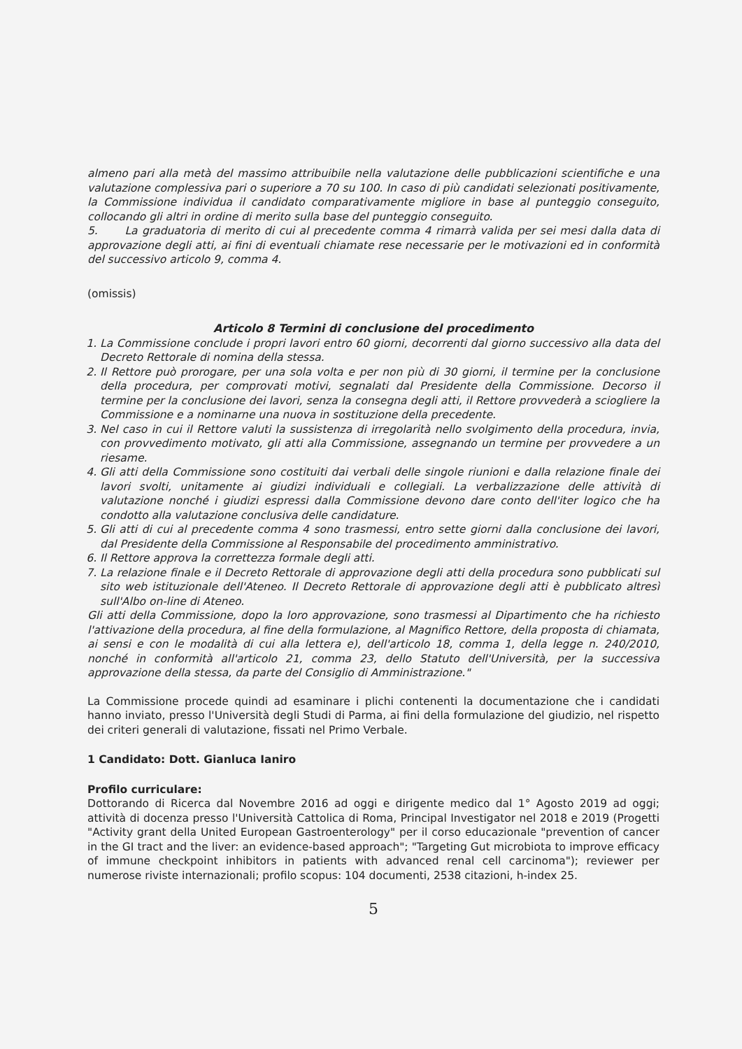almeno pari alla metà del massimo attribuibile nella valutazione delle pubblicazioni scientifiche e una valutazione complessiva pari o superiore a 70 su 100. In caso di più candidati selezionati positivamente, la Commissione individua il candidato comparativamente migliore in base al punteggio conseguito, collocando gli altri in ordine di merito sulla base del punteggio conseguito.
5. La graduatoria di merito di cui al precedente comma 4 rimarrà valida per sei mesi dalla data di approvazione degli atti, ai fini di eventuali chiamate rese necessarie per le motivazioni ed in conformità del successivo articolo 9, comma 4.
(omissis)
Articolo 8 Termini di conclusione del procedimento
1. La Commissione conclude i propri lavori entro 60 giorni, decorrenti dal giorno successivo alla data del Decreto Rettorale di nomina della stessa.
2. Il Rettore può prorogare, per una sola volta e per non più di 30 giorni, il termine per la conclusione della procedura, per comprovati motivi, segnalati dal Presidente della Commissione. Decorso il termine per la conclusione dei lavori, senza la consegna degli atti, il Rettore provvederà a sciogliere la Commissione e a nominarne una nuova in sostituzione della precedente.
3. Nel caso in cui il Rettore valuti la sussistenza di irregolarità nello svolgimento della procedura, invia, con provvedimento motivato, gli atti alla Commissione, assegnando un termine per provvedere a un riesame.
4. Gli atti della Commissione sono costituiti dai verbali delle singole riunioni e dalla relazione finale dei lavori svolti, unitamente ai giudizi individuali e collegiali. La verbalizzazione delle attività di valutazione nonché i giudizi espressi dalla Commissione devono dare conto dell'iter logico che ha condotto alla valutazione conclusiva delle candidature.
5. Gli atti di cui al precedente comma 4 sono trasmessi, entro sette giorni dalla conclusione dei lavori, dal Presidente della Commissione al Responsabile del procedimento amministrativo.
6. Il Rettore approva la correttezza formale degli atti.
7. La relazione finale e il Decreto Rettorale di approvazione degli atti della procedura sono pubblicati sul sito web istituzionale dell'Ateneo. Il Decreto Rettorale di approvazione degli atti è pubblicato altresì sull'Albo on-line di Ateneo.
Gli atti della Commissione, dopo la loro approvazione, sono trasmessi al Dipartimento che ha richiesto l'attivazione della procedura, al fine della formulazione, al Magnifico Rettore, della proposta di chiamata, ai sensi e con le modalità di cui alla lettera e), dell'articolo 18, comma 1, della legge n. 240/2010, nonché in conformità all'articolo 21, comma 23, dello Statuto dell'Università, per la successiva approvazione della stessa, da parte del Consiglio di Amministrazione."
La Commissione procede quindi ad esaminare i plichi contenenti la documentazione che i candidati hanno inviato, presso l'Università degli Studi di Parma, ai fini della formulazione del giudizio, nel rispetto dei criteri generali di valutazione, fissati nel Primo Verbale.
1 Candidato: Dott. Gianluca Ianiro
Profilo curriculare:
Dottorando di Ricerca dal Novembre 2016 ad oggi e dirigente medico dal 1° Agosto 2019 ad oggi; attività di docenza presso l'Università Cattolica di Roma, Principal Investigator nel 2018 e 2019 (Progetti "Activity grant della United European Gastroenterology" per il corso educazionale "prevention of cancer in the GI tract and the liver: an evidence-based approach"; "Targeting Gut microbiota to improve efficacy of immune checkpoint inhibitors in patients with advanced renal cell carcinoma"); reviewer per numerose riviste internazionali; profilo scopus: 104 documenti, 2538 citazioni, h-index 25.
5